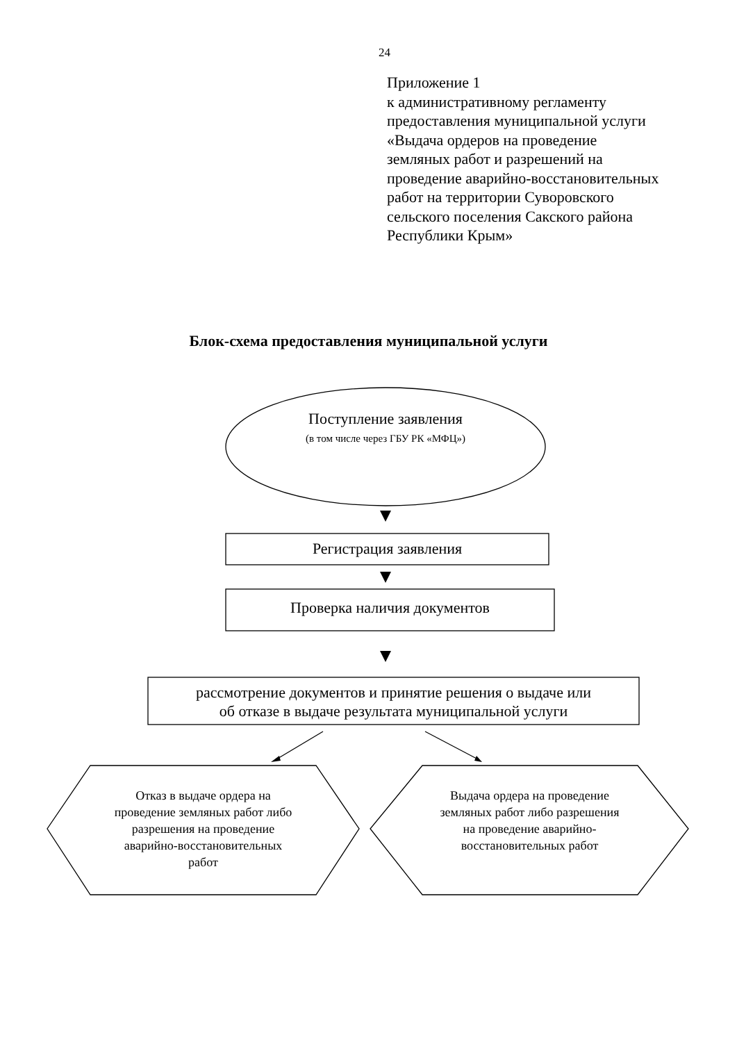24
Приложение 1
к административному регламенту
предоставления муниципальной услуги
«Выдача ордеров на проведение
земляных работ и разрешений на
проведение аварийно-восстановительных
работ на территории Суворовского
сельского поселения Сакского района
Республики Крым»
Блок-схема предоставления муниципальной услуги
Поступление заявления
(в том числе через ГБУ РК «МФЦ»)
Регистрация заявления
Проверка наличия документов
рассмотрение документов и принятие решения о выдаче или
об отказе в выдаче результата муниципальной услуги
Отказ в выдаче ордера на
проведение земляных работ либо
разрешения на проведение
аварийно-восстановительных
работ
Выдача ордера на проведение
земляных работ либо разрешения
на проведение аварийно-
восстановительных работ